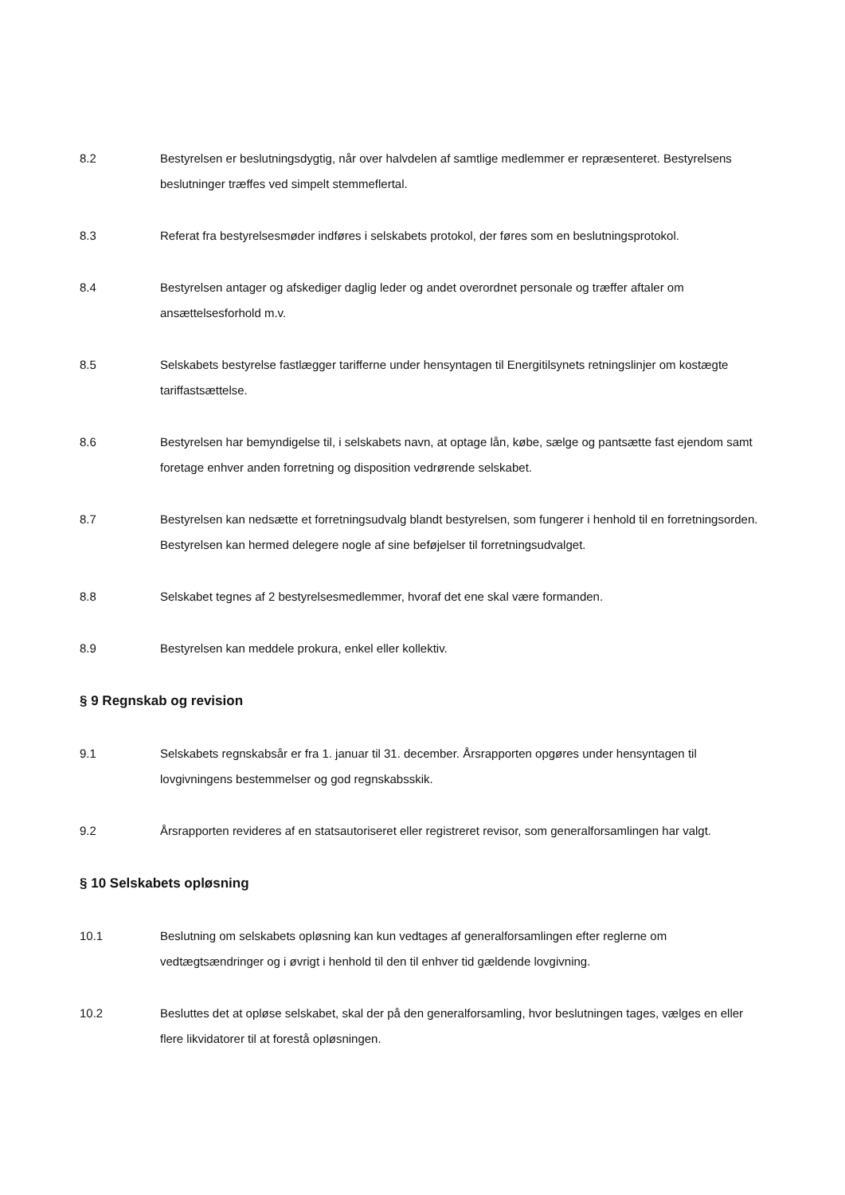8.2 Bestyrelsen er beslutningsdygtig, når over halvdelen af samtlige medlemmer er repræsenteret. Bestyrelsens beslutninger træffes ved simpelt stemmeflertal.
8.3 Referat fra bestyrelsesmøder indføres i selskabets protokol, der føres som en beslutningsprotokol.
8.4 Bestyrelsen antager og afskediger daglig leder og andet overordnet personale og træffer aftaler om ansættelsesforhold m.v.
8.5 Selskabets bestyrelse fastlægger tarifferne under hensyntagen til Energitilsynets retningslinjer om kostægte tariffastsættelse.
8.6 Bestyrelsen har bemyndigelse til, i selskabets navn, at optage lån, købe, sælge og pantsætte fast ejendom samt foretage enhver anden forretning og disposition vedrørende selskabet.
8.7 Bestyrelsen kan nedsætte et forretningsudvalg blandt bestyrelsen, som fungerer i henhold til en forretningsorden. Bestyrelsen kan hermed delegere nogle af sine beføjelser til forretningsudvalget.
8.8 Selskabet tegnes af 2 bestyrelsesmedlemmer, hvoraf det ene skal være formanden.
8.9 Bestyrelsen kan meddele prokura, enkel eller kollektiv.
§ 9 Regnskab og revision
9.1 Selskabets regnskabsår er fra 1. januar til 31. december. Årsrapporten opgøres under hensyntagen til lovgivningens bestemmelser og god regnskabsskik.
9.2 Årsrapporten revideres af en statsautoriseret eller registreret revisor, som generalforsamlingen har valgt.
§ 10 Selskabets opløsning
10.1 Beslutning om selskabets opløsning kan kun vedtages af generalforsamlingen efter reglerne om vedtægtsændringer og i øvrigt i henhold til den til enhver tid gældende lovgivning.
10.2 Besluttes det at opløse selskabet, skal der på den generalforsamling, hvor beslutningen tages, vælges en eller flere likvidatorer til at forestå opløsningen.